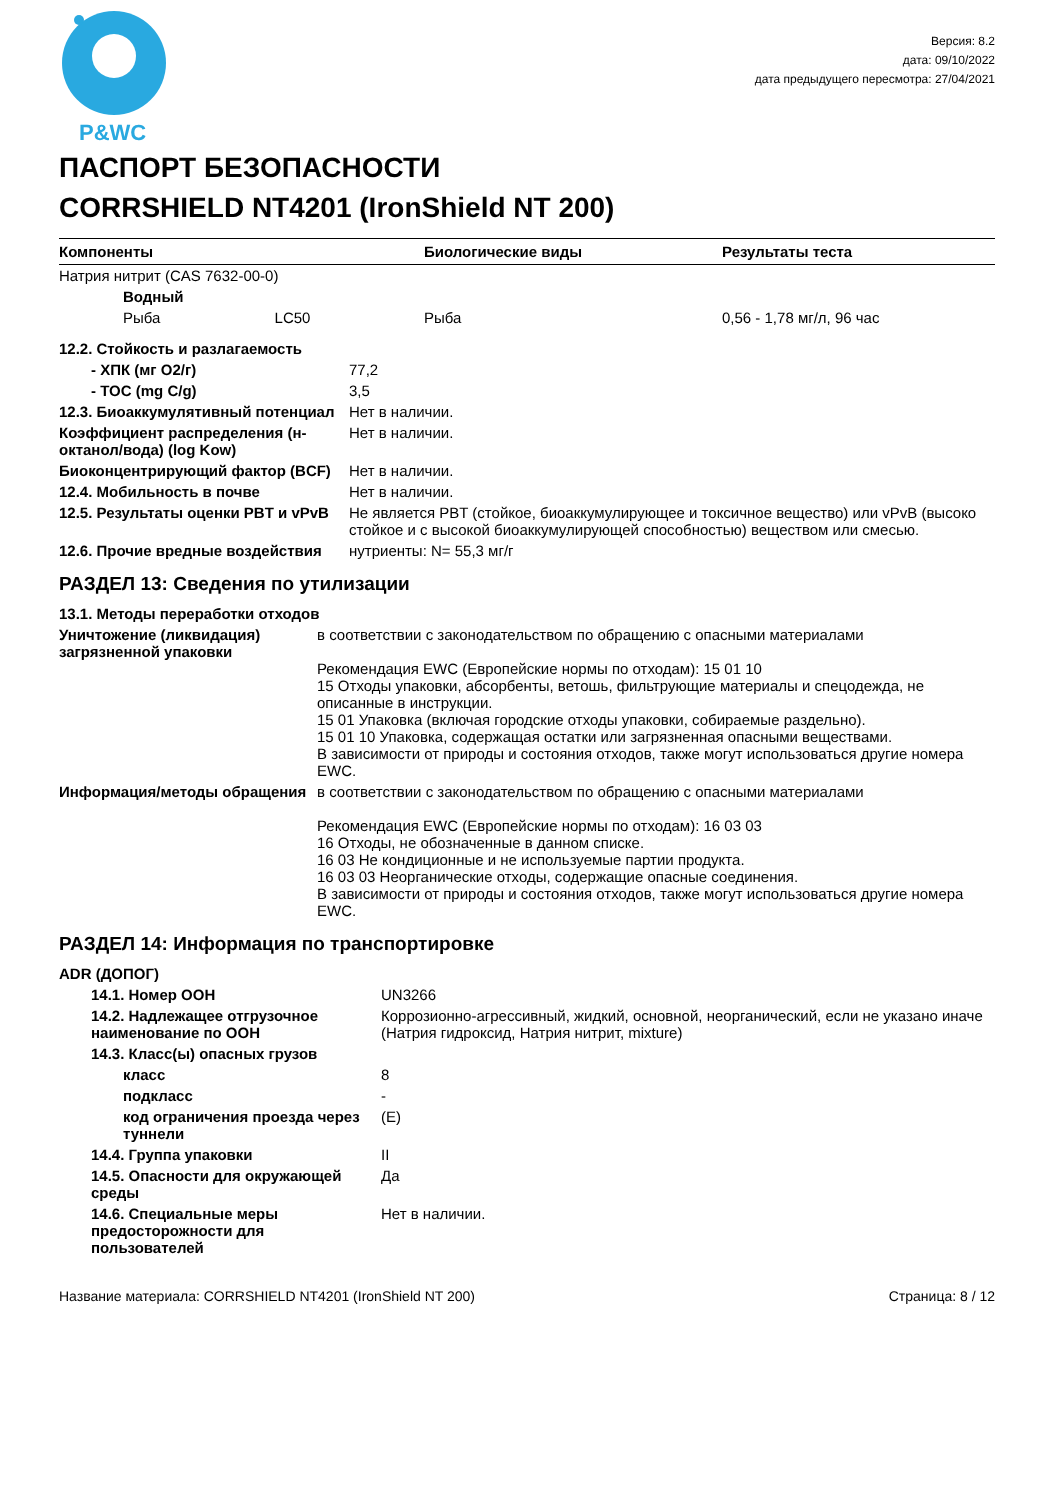P&WC
Версия: 8.2
дата: 09/10/2022
дата предыдущего пересмотра: 27/04/2021
ПАСПОРТ БЕЗОПАСНОСТИ
CORRSHIELD NT4201 (IronShield NT 200)
| Компоненты | Биологические виды | Результаты теста |
| --- | --- | --- |
| Натрия нитрит (CAS 7632-00-0) | | |
| Водный | | |
| Рыба LC50 | Рыба | 0,56 - 1,78 мг/л, 96 час |
| 12.2. Стойкость и разлагаемость | |
| - ХПК (мг O2/г) | 77,2 |
| - TOC (mg C/g) | 3,5 |
| 12.3. Биоаккумулятивный потенциал | Нет в наличии. |
| Коэффициент распределения (н-октанол/вода) (log Kow) | Нет в наличии. |
| Биоконцентрирующий фактор (BCF) | Нет в наличии. |
| 12.4. Мобильность в почве | Нет в наличии. |
| 12.5. Результаты оценки PBT и vPvB | Не является PBT (стойкое, биоаккумулирующее и токсичное вещество) или vPvB (высоко стойкое и с высокой биоаккумулирующей способностью) веществом или смесью. |
| 12.6. Прочие вредные воздействия | нутриенты: N= 55,3 мг/г |
РАЗДЕЛ 13: Сведения по утилизации
| 13.1. Методы переработки отходов | |
| Уничтожение (ликвидация) загрязненной упаковки | в соответствии с законодательством по обращению с опасными материалами Рекомендация EWC (Европейские нормы по отходам): 15 01 10 15 Отходы упаковки, абсорбенты, ветошь, фильтрующие материалы и спецодежда, не описанные в инструкции. 15 01 Упаковка (включая городские отходы упаковки, собираемые раздельно). 15 01 10 Упаковка, содержащая остатки или загрязненная опасными веществами. В зависимости от природы и состояния отходов, также могут использоваться другие номера EWC. |
| Информация/методы обращения | в соответствии с законодательством по обращению с опасными материалами Рекомендация EWC (Европейские нормы по отходам): 16 03 03 16 Отходы, не обозначенные в данном списке. 16 03 Не кондиционные и не используемые партии продукта. 16 03 03 Неорганические отходы, содержащие опасные соединения. В зависимости от природы и состояния отходов, также могут использоваться другие номера EWC. |
РАЗДЕЛ 14: Информация по транспортировке
| ADR (ДОПОГ) | |
| 14.1. Номер ООН | UN3266 |
| 14.2. Надлежащее отгрузочное наименование по ООН | Коррозионно-агрессивный, жидкий, основной, неорганический, если не указано иначе (Натрия гидроксид, Натрия нитрит, mixture) |
| 14.3. Класс(ы) опасных грузов | |
| класс | 8 |
| подкласс | - |
| код ограничения проезда через туннели | (E) |
| 14.4. Группа упаковки | II |
| 14.5. Опасности для окружающей среды | Да |
| 14.6. Специальные меры предосторожности для пользователей | Нет в наличии. |
Название материала: CORRSHIELD NT4201 (IronShield NT 200) Страница: 8 / 12